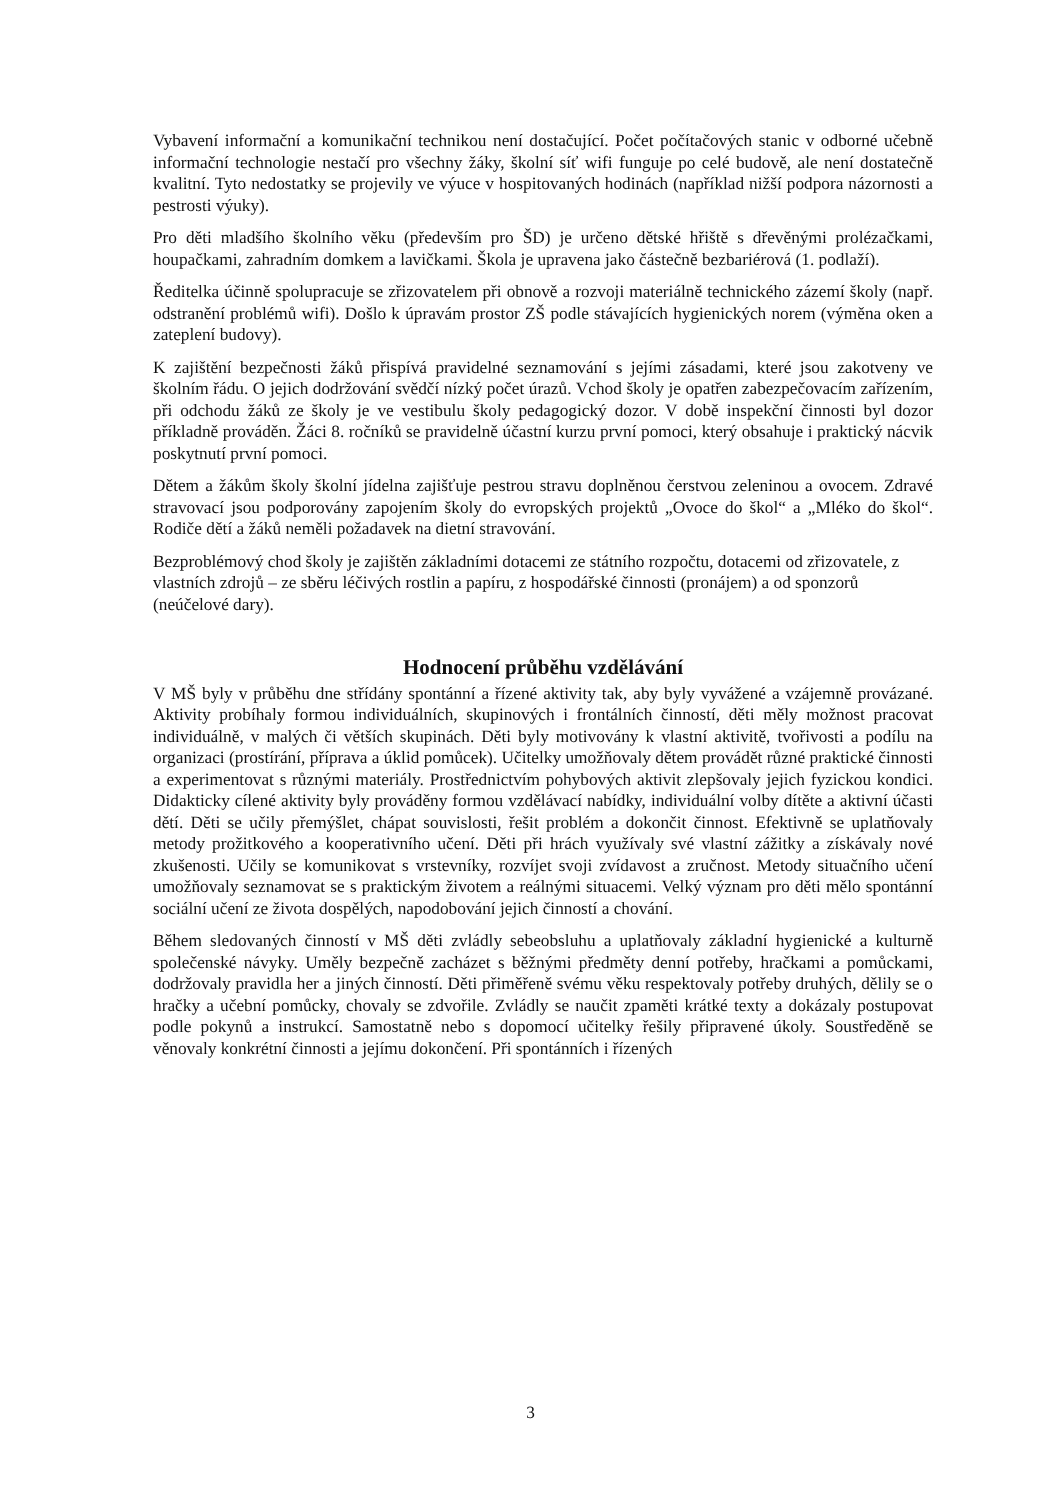Vybavení informační a komunikační technikou není dostačující. Počet počítačových stanic v odborné učebně informační technologie nestačí pro všechny žáky, školní síť wifi funguje po celé budově, ale není dostatečně kvalitní. Tyto nedostatky se projevily ve výuce v hospitovaných hodinách (například nižší podpora názornosti a pestrosti výuky).
Pro děti mladšího školního věku (především pro ŠD) je určeno dětské hřiště s dřevěnými prolézačkami, houpačkami, zahradním domkem a lavičkami. Škola je upravena jako částečně bezbariérová (1. podlaží).
Ředitelka účinně spolupracuje se zřizovatelem při obnově a rozvoji materiálně technického zázemí školy (např. odstranění problémů wifi). Došlo k úpravám prostor ZŠ podle stávajících hygienických norem (výměna oken a zateplení budovy).
K zajištění bezpečnosti žáků přispívá pravidelné seznamování s jejími zásadami, které jsou zakotveny ve školním řádu. O jejich dodržování svědčí nízký počet úrazů. Vchod školy je opatřen zabezpečovacím zařízením, při odchodu žáků ze školy je ve vestibulu školy pedagogický dozor. V době inspekční činnosti byl dozor příkladně prováděn. Žáci 8. ročníků se pravidelně účastní kurzu první pomoci, který obsahuje i praktický nácvik poskytnutí první pomoci.
Dětem a žákům školy školní jídelna zajišťuje pestrou stravu doplněnou čerstvou zeleninou a ovocem. Zdravé stravovací jsou podporovány zapojením školy do evropských projektů „Ovoce do škol“ a „Mléko do škol“. Rodiče dětí a žáků neměli požadavek na dietní stravování.
Bezproblémový chod školy je zajištěn základními dotacemi ze státního rozpočtu, dotacemi od zřizovatele, z vlastních zdrojů – ze sběru léčivých rostlin a papíru, z hospodářské činnosti (pronájem) a od sponzorů (neúčelové dary).
Hodnocení průběhu vzdělávání
V MŠ byly v průběhu dne střídány spontánní a řízené aktivity tak, aby byly vyvážené a vzájemně provázané. Aktivity probíhaly formou individuálních, skupinových i frontálních činností, děti měly možnost pracovat individuálně, v malých či větších skupinách. Děti byly motivovány k vlastní aktivitě, tvořivosti a podílu na organizaci (prostírání, příprava a úklid pomůcek). Učitelky umožňovaly dětem provádět různé praktické činnosti a experimentovat s různými materiály. Prostřednictvím pohybových aktivit zlepšovaly jejich fyzickou kondici. Didakticky cílené aktivity byly prováděny formou vzdělávací nabídky, individuální volby dítěte a aktivní účasti dětí. Děti se učily přemýšlet, chápat souvislosti, řešit problém a dokončit činnost. Efektivně se uplatňovaly metody prožitkového a kooperativního učení. Děti při hrách využívaly své vlastní zážitky a získávaly nové zkušenosti. Učily se komunikovat s vrstevníky, rozvíjet svoji zvídavost a zručnost. Metody situačního učení umožňovaly seznamovat se s praktickým životem a reálnými situacemi. Velký význam pro děti mělo spontánní sociální učení ze života dospělých, napodobování jejich činností a chování.
Během sledovaných činností v MŠ děti zvládly sebeobsluhu a uplatňovaly základní hygienické a kulturně společenské návyky. Uměly bezpečně zacházet s běžnými předměty denní potřeby, hračkami a pomůckami, dodržovaly pravidla her a jiných činností. Děti přiměřeně svému věku respektovaly potřeby druhých, dělily se o hračky a učební pomůcky, chovaly se zdvořile. Zvládly se naučit zpaměti krátké texty a dokázaly postupovat podle pokynů a instrukcí. Samostatně nebo s dopomocí učitelky řešily připravené úkoly. Soustředěně se věnovaly konkrétní činnosti a jejímu dokončení. Při spontánních i řízených
3